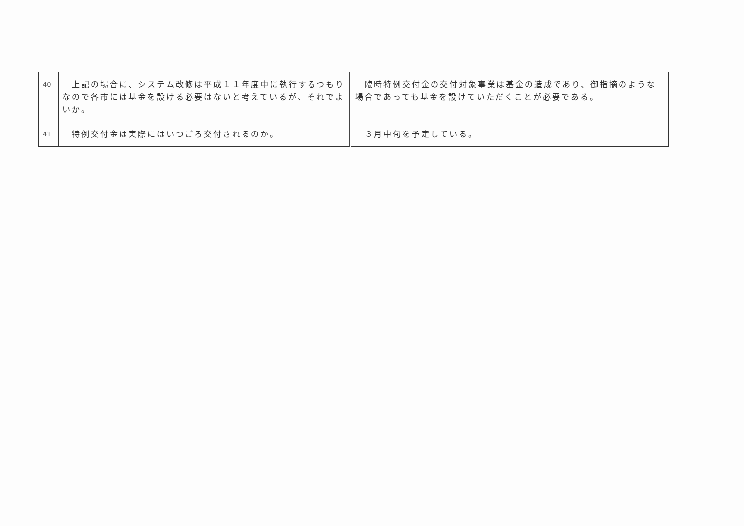| 40 | 上記の場合に、システム改修は平成１１年度中に執行するつもりなので各市には基金を設ける必要はないと考えているが、それでよいか。 | 臨時特例交付金の交付対象事業は基金の造成であり、御指摘のような場合であっても基金を設けていただくことが必要である。 |
| 41 | 特例交付金は実際にはいつごろ交付されるのか。 | ３月中旬を予定している。 |